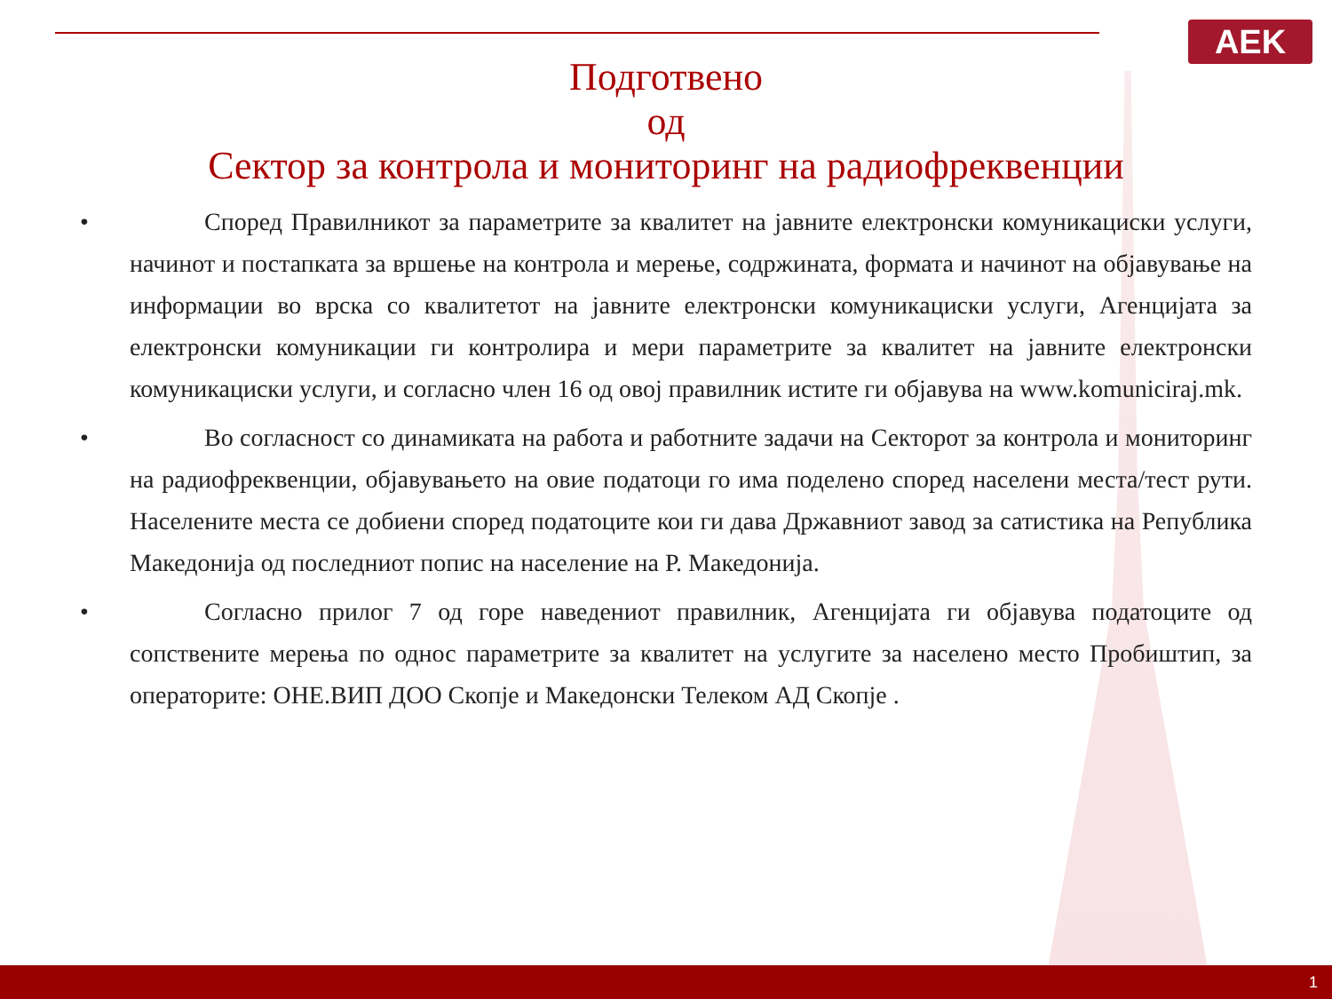AEK
Подготвено
од
Сектор за контрола и мониторинг на радиофреквенции
•   Според Правилникот за параметрите за квалитет на јавните електронски комуникациски услуги, начинот и постапката за вршење на контрола и мерење, содржината, формата и начинот на објавување на информации во врска со квалитетот на јавните електронски комуникациски услуги, Агенцијата за електронски комуникации ги контролира и мери параметрите за квалитет на јавните електронски комуникациски услуги, и согласно член 16 од овој правилник истите ги објавува на www.komuniciraj.mk.
•   Во согласност со динамиката на работа и работните задачи на Секторот за контрола и мониторинг на радиофреквенции, објавувањето на овие податоци го има поделено според населени места/тест рути. Населените места се добиени според податоците кои ги дава Државниот завод за сатистика на Република Македонија од последниот попис на население на Р. Македонија.
•   Согласно прилог 7 од горе наведениот правилник, Агенцијата ги објавува податоците од сопствените мерења по однос параметрите за квалитет на услугите за населено место Пробиштип, за операторите: ОНЕ.ВИП ДОО Скопје и Македонски Телеком АД Скопје .
1